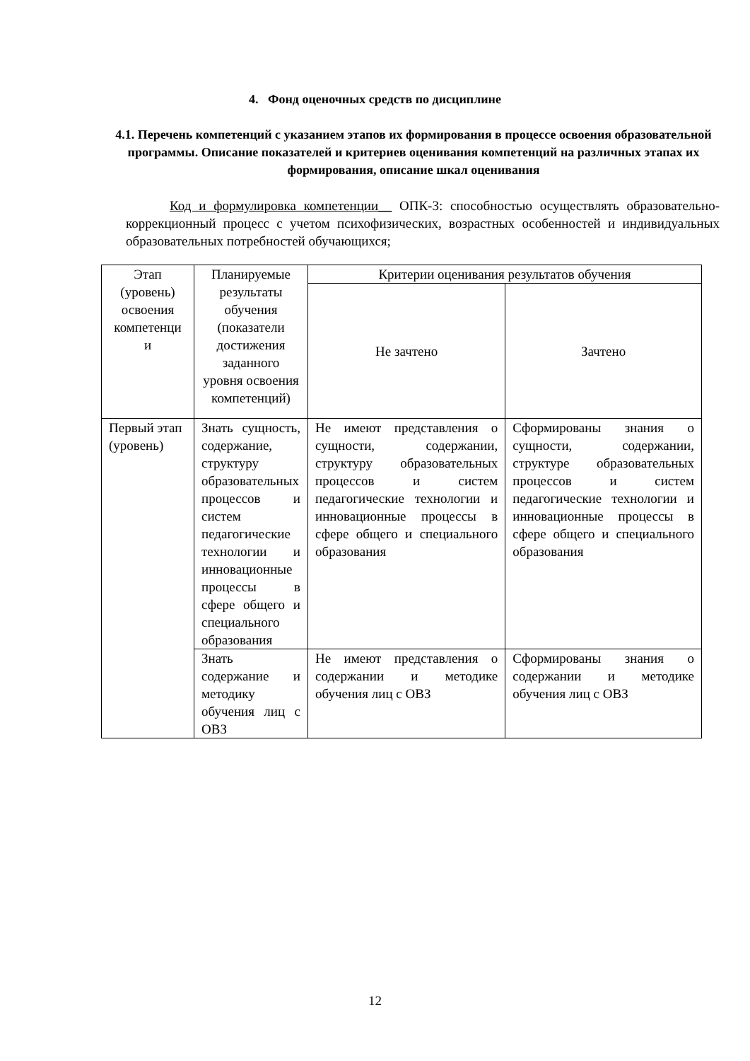4. Фонд оценочных средств по дисциплине
4.1. Перечень компетенций с указанием этапов их формирования в процессе освоения образовательной программы. Описание показателей и критериев оценивания компетенций на различных этапах их формирования, описание шкал оценивания
Код и формулировка компетенции__ ОПК-3: способностью осуществлять образовательно-коррекционный процесс с учетом психофизических, возрастных особенностей и индивидуальных образовательных потребностей обучающихся;
| Этап (уровень) освоения компетенци и | Планируемые результаты обучения (показатели достижения заданного уровня освоения компетенций) | Критерии оценивания результатов обучения | |
| --- | --- | --- | --- |
| | | Не зачтено | Зачтено |
| Первый этап (уровень) | Знать сущность, содержание, структуру образовательных процессов и систем педагогические технологии и инновационные процессы в сфере общего и специального образования | Не имеют представления о сущности, содержании, структуру образовательных процессов и систем педагогические технологии и инновационные процессы в сфере общего и специального образования | Сформированы знания о сущности, содержании, структуре образовательных процессов и систем педагогические технологии и инновационные процессы в сфере общего и специального образования |
| | Знать содержание и методику обучения лиц с ОВЗ | Не имеют представления о содержании и методике обучения лиц с ОВЗ | Сформированы знания о содержании и методике обучения лиц с ОВЗ |
12